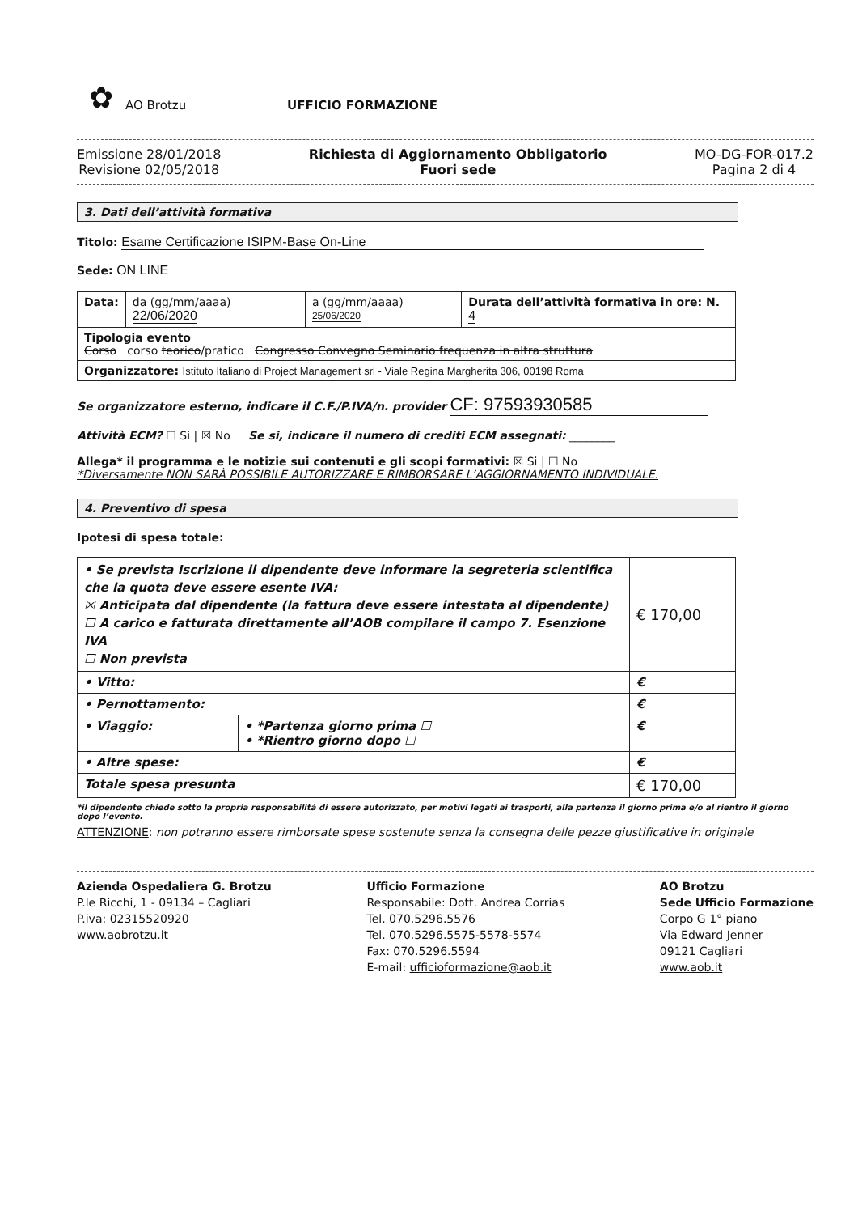✿
AO Brotzu UFFICIO FORMAZIONE
Emissione 28/01/2018
Revisione 02/05/2018
Richiesta di Aggiornamento Obbligatorio
Fuori sede
MO-DG-FOR-017.2
Pagina 2 di 4
3. Dati dell’attività formativa
Titolo: Esame Certificazione ISIPM-Base On-Line
Sede: ON LINE
| Data: | da (gg/mm/aaaa) 22/06/2020 | a (gg/mm/aaaa) 25/06/2020 | Durata dell’attività formativa in ore: N. 4 |
| Tipologia evento Corso corso teorico /pratico Congresso Convegno Seminario frequenza in altra struttura | | | |
| Organizzatore: Istituto Italiano di Project Management srl - Viale Regina Margherita 306, 00198 Roma | | | |
Se organizzatore esterno, indicare il C.F./P.IVA/n. provider CF: 97593930585
Attività ECM? ☐ Si | ☒ No Se si, indicare il numero di crediti ECM assegnati: ________
Allega* il programma e le notizie sui contenuti e gli scopi formativi: ☒ Si | ☐ No
*Diversamente NON SARÀ POSSIBILE AUTORIZZARE E RIMBORSARE L’AGGIORNAMENTO INDIVIDUALE.
4. Preventivo di spesa
Ipotesi di spesa totale:
| • Se prevista Iscrizione il dipendente deve informare la segreteria scientifica che la quota deve essere esente IVA: ☒ Anticipata dal dipendente (la fattura deve essere intestata al dipendente) ☐ A carico e fatturata direttamente all’AOB compilare il campo 7. Esenzione IVA ☐ Non prevista | | € 170,00 |
| • Vitto: | | € |
| • Pernottamento: | | € |
| • Viaggio: | • *Partenza giorno prima ☐ • *Rientro giorno dopo ☐ | € |
| • Altre spese: | | € |
| Totale spesa presunta | | € 170,00 |
*il dipendente chiede sotto la propria responsabilità di essere autorizzato, per motivi legati ai trasporti, alla partenza il giorno prima e/o al rientro il giorno dopo l’evento.
ATTENZIONE: non potranno essere rimborsate spese sostenute senza la consegna delle pezze giustificative in originale
Azienda Ospedaliera G. Brotzu
P.le Ricchi, 1 - 09134 – Cagliari
P.iva: 02315520920
www.aobrotzu.it
Ufficio Formazione
Responsabile: Dott. Andrea Corrias
Tel. 070.5296.5576
Tel. 070.5296.5575-5578-5574
Fax: 070.5296.5594
E-mail: ufficioformazione@aob.it
AO Brotzu
Sede Ufficio Formazione
Corpo G 1° piano
Via Edward Jenner
09121 Cagliari
www.aob.it